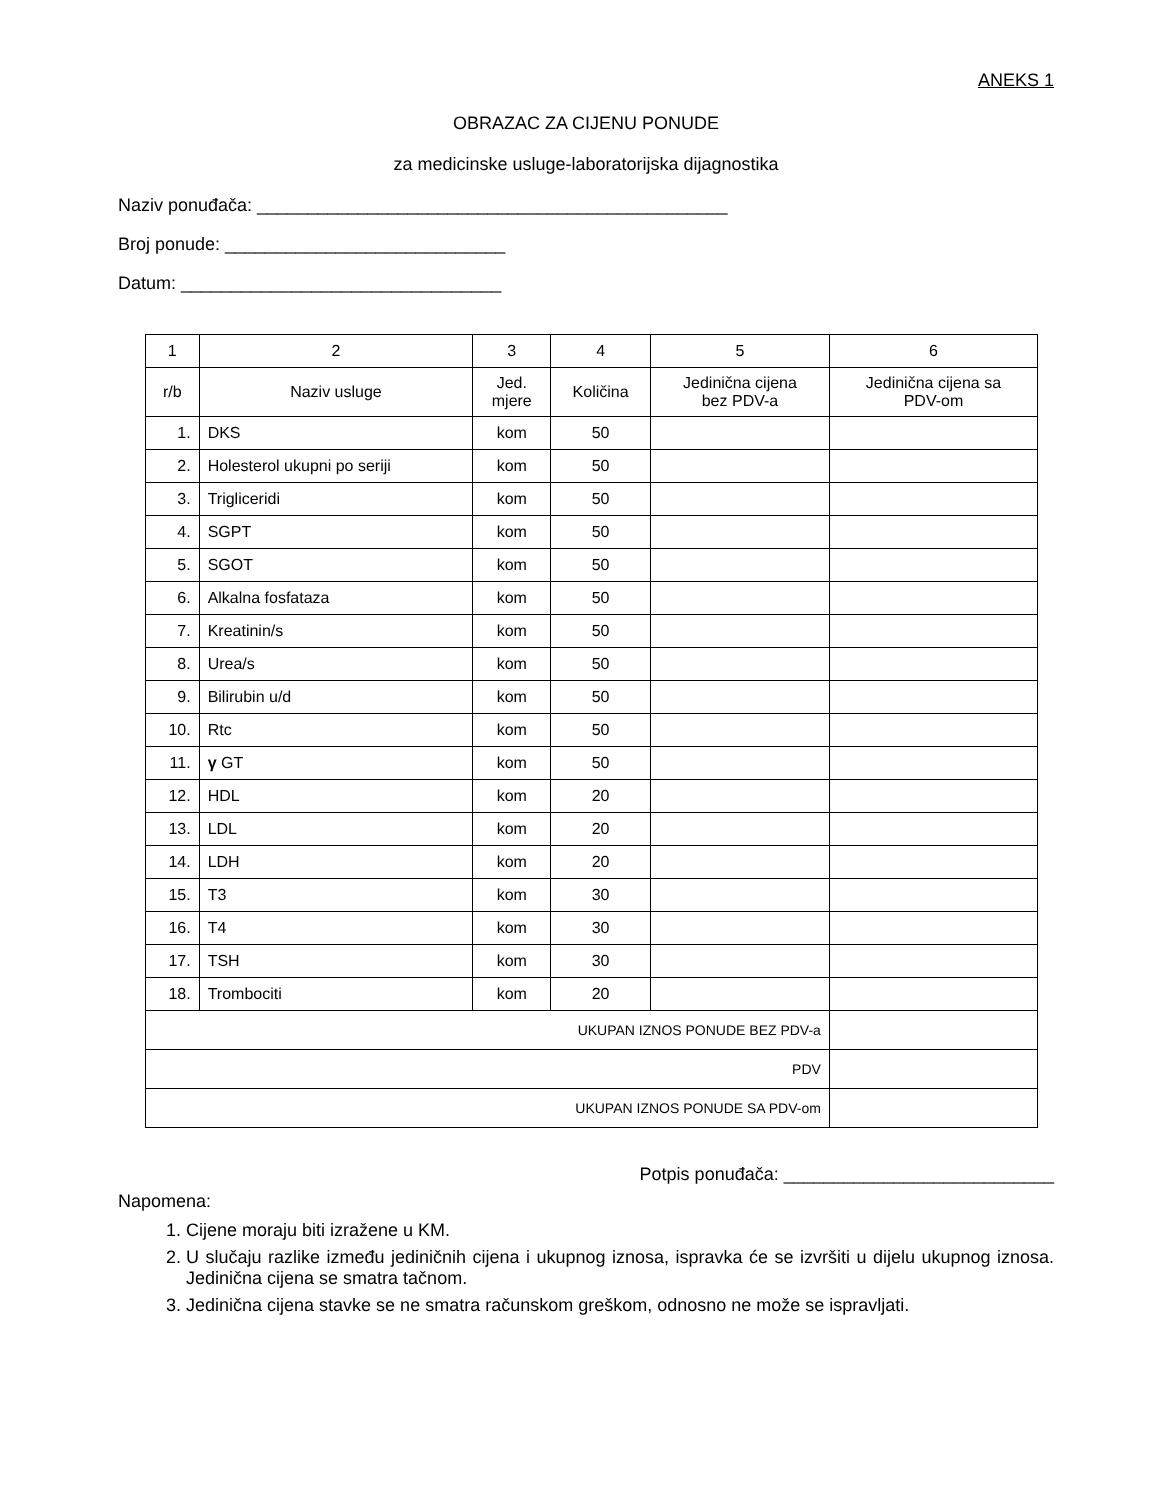ANEKS 1
OBRAZAC ZA CIJENU PONUDE
za medicinske usluge-laboratorijska dijagnostika
Naziv ponuđača: _______________________________________________
Broj ponude: ____________________________
Datum: ________________________________
| 1 | 2 | 3 | 4 | 5 | 6 |
| --- | --- | --- | --- | --- | --- |
| r/b | Naziv usluge | Jed. mjere | Količina | Jedinična cijena bez PDV-a | Jedinična cijena sa PDV-om |
| 1. | DKS | kom | 50 | | |
| 2. | Holesterol ukupni po seriji | kom | 50 | | |
| 3. | Trigliceridi | kom | 50 | | |
| 4. | SGPT | kom | 50 | | |
| 5. | SGOT | kom | 50 | | |
| 6. | Alkalna fosfataza | kom | 50 | | |
| 7. | Kreatinin/s | kom | 50 | | |
| 8. | Urea/s | kom | 50 | | |
| 9. | Bilirubin u/d | kom | 50 | | |
| 10. | Rtc | kom | 50 | | |
| 11. | γ GT | kom | 50 | | |
| 12. | HDL | kom | 20 | | |
| 13. | LDL | kom | 20 | | |
| 14. | LDH | kom | 20 | | |
| 15. | T3 | kom | 30 | | |
| 16. | T4 | kom | 30 | | |
| 17. | TSH | kom | 30 | | |
| 18. | Trombociti | kom | 20 | | |
| UKUPAN IZNOS PONUDE BEZ PDV-a | | | | | |
| PDV | | | | | |
| UKUPAN IZNOS PONUDE SA PDV-om | | | | | |
Potpis ponuđača: ___________________________
Napomena:
1. Cijene moraju biti izražene u KM.
2. U slučaju razlike između jediničnih cijena i ukupnog iznosa, ispravka će se izvršiti u dijelu ukupnog iznosa. Jedinična cijena se smatra tačnom.
3. Jedinična cijena stavke se ne smatra računskom greškom, odnosno ne može se ispravljati.